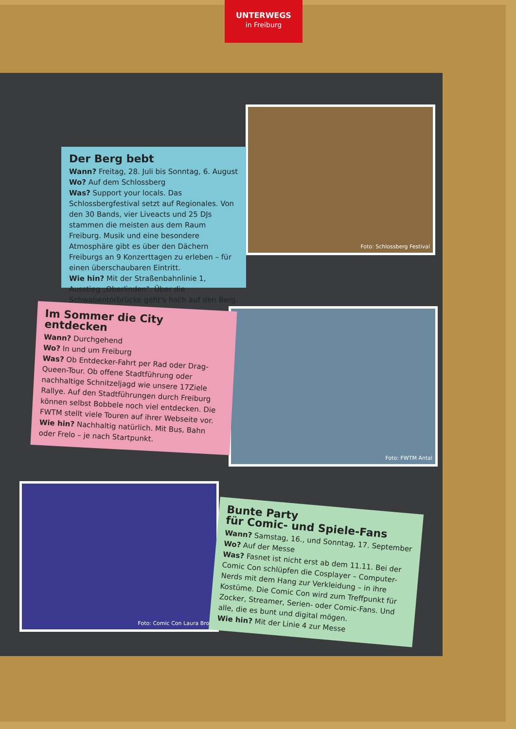UNTERWEGS
in Freiburg
Foto: Schlossberg Festival
Der Berg bebt
Wann? Freitag, 28. Juli bis Sonntag, 6. August
Wo? Auf dem Schlossberg
Was? Support your locals. Das Schlossbergfestival setzt auf Regionales. Von den 30 Bands, vier Liveacts und 25 DJs stammen die meisten aus dem Raum Freiburg. Musik und eine besondere Atmosphäre gibt es über den Dächern Freiburgs an 9 Konzertta­gen zu erleben – für einen überschaubaren Eintritt.
Wie hin? Mit der Straßenbahnlinie 1, Ausstieg „Oberlinden". Über die Schwabentorbrücke geht's hoch auf den Berg.
Foto: FWTM Antal
Im Sommer die City entdecken
Wann? Durchgehend
Wo? In und um Freiburg
Was? Ob Entdecker-Fahrt per Rad oder Drag-Queen-Tour. Ob offene Stadtführung oder nachhaltige Schnitzeljagd wie unsere 17Ziele Rallye. Auf den Stadtführungen durch Freiburg können selbst Bobbele noch viel entdecken. Die FWTM stellt viele Touren auf ihrer Webseite vor.
Wie hin? Nachhaltig natürlich. Mit Bus, Bahn oder Frelo – je nach Start­punkt.
Foto: Comic Con Laura Brosi
Bunte Party
für Comic- und Spiele-Fans
Wann? Samstag, 16., und Sonntag, 17. September
Wo? Auf der Messe
Was? Fasnet ist nicht erst ab dem 11.11. Bei der Comic Con schlüpfen die Cosplayer – Computer-Nerds mit dem Hang zur Verkleidung – in ihre Kostüme. Die Comic Con wird zum Treffpunkt für Zocker, Streamer, Serien- oder Comic-Fans. Und alle, die es bunt und digital mögen.
Wie hin? Mit der Linie 4 zur Messe